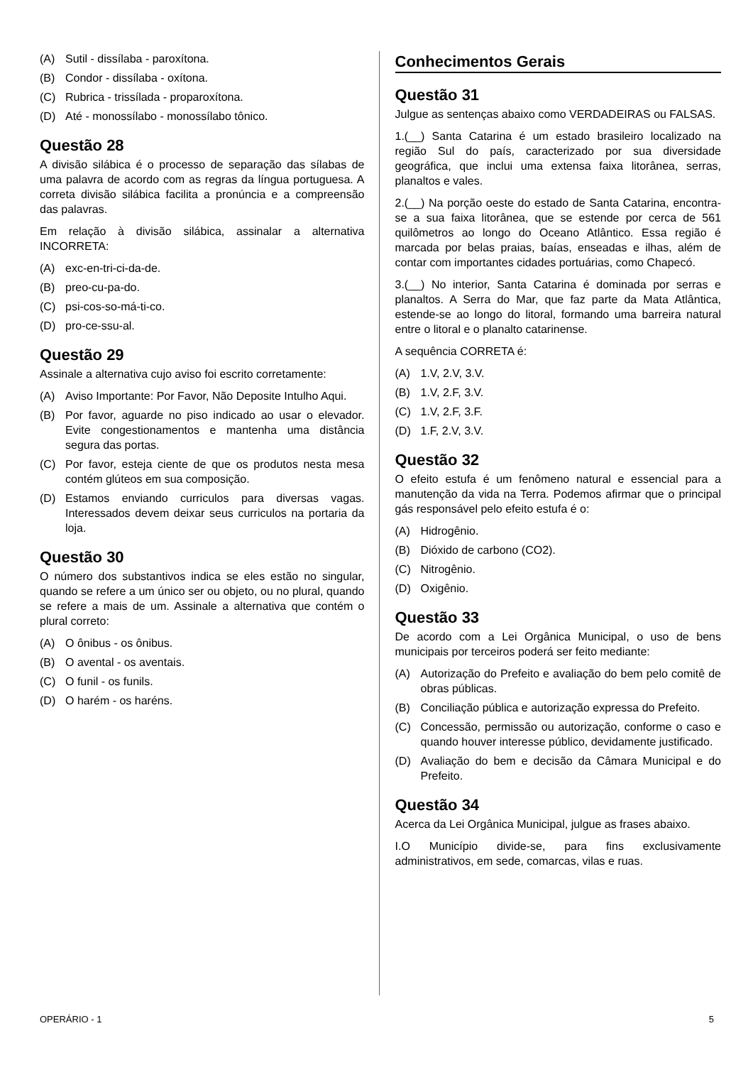(A) Sutil - dissílaba - paroxítona.
(B) Condor - dissílaba - oxítona.
(C) Rubrica - trissílada - proparoxítona.
(D) Até - monossílabo - monossílabo tônico.
Questão 28
A divisão silábica é o processo de separação das sílabas de uma palavra de acordo com as regras da língua portuguesa. A correta divisão silábica facilita a pronúncia e a compreensão das palavras.
Em relação à divisão silábica, assinalar a alternativa INCORRETA:
(A) exc-en-tri-ci-da-de.
(B) preo-cu-pa-do.
(C) psi-cos-so-má-ti-co.
(D) pro-ce-ssu-al.
Questão 29
Assinale a alternativa cujo aviso foi escrito corretamente:
(A) Aviso Importante: Por Favor, Não Deposite Intulho Aqui.
(B) Por favor, aguarde no piso indicado ao usar o elevador. Evite congestionamentos e mantenha uma distância segura das portas.
(C) Por favor, esteja ciente de que os produtos nesta mesa contém glúteos em sua composição.
(D) Estamos enviando curriculos para diversas vagas. Interessados devem deixar seus curriculos na portaria da loja.
Questão 30
O número dos substantivos indica se eles estão no singular, quando se refere a um único ser ou objeto, ou no plural, quando se refere a mais de um. Assinale a alternativa que contém o plural correto:
(A) O ônibus - os ônibus.
(B) O avental - os aventais.
(C) O funil - os funils.
(D) O harém - os haréns.
Conhecimentos Gerais
Questão 31
Julgue as sentenças abaixo como VERDADEIRAS ou FALSAS.
1.(__) Santa Catarina é um estado brasileiro localizado na região Sul do país, caracterizado por sua diversidade geográfica, que inclui uma extensa faixa litorânea, serras, planaltos e vales.
2.(__) Na porção oeste do estado de Santa Catarina, encontra-se a sua faixa litorânea, que se estende por cerca de 561 quilômetros ao longo do Oceano Atlântico. Essa região é marcada por belas praias, baías, enseadas e ilhas, além de contar com importantes cidades portuárias, como Chapecó.
3.(__) No interior, Santa Catarina é dominada por serras e planaltos. A Serra do Mar, que faz parte da Mata Atlântica, estende-se ao longo do litoral, formando uma barreira natural entre o litoral e o planalto catarinense.
A sequência CORRETA é:
(A) 1.V, 2.V, 3.V.
(B) 1.V, 2.F, 3.V.
(C) 1.V, 2.F, 3.F.
(D) 1.F, 2.V, 3.V.
Questão 32
O efeito estufa é um fenômeno natural e essencial para a manutenção da vida na Terra. Podemos afirmar que o principal gás responsável pelo efeito estufa é o:
(A) Hidrogênio.
(B) Dióxido de carbono (CO2).
(C) Nitrogênio.
(D) Oxigênio.
Questão 33
De acordo com a Lei Orgânica Municipal, o uso de bens municipais por terceiros poderá ser feito mediante:
(A) Autorização do Prefeito e avaliação do bem pelo comitê de obras públicas.
(B) Conciliação pública e autorização expressa do Prefeito.
(C) Concessão, permissão ou autorização, conforme o caso e quando houver interesse público, devidamente justificado.
(D) Avaliação do bem e decisão da Câmara Municipal e do Prefeito.
Questão 34
Acerca da Lei Orgânica Municipal, julgue as frases abaixo.
I.O Município divide-se, para fins exclusivamente administrativos, em sede, comarcas, vilas e ruas.
OPERÁRIO - 1 5